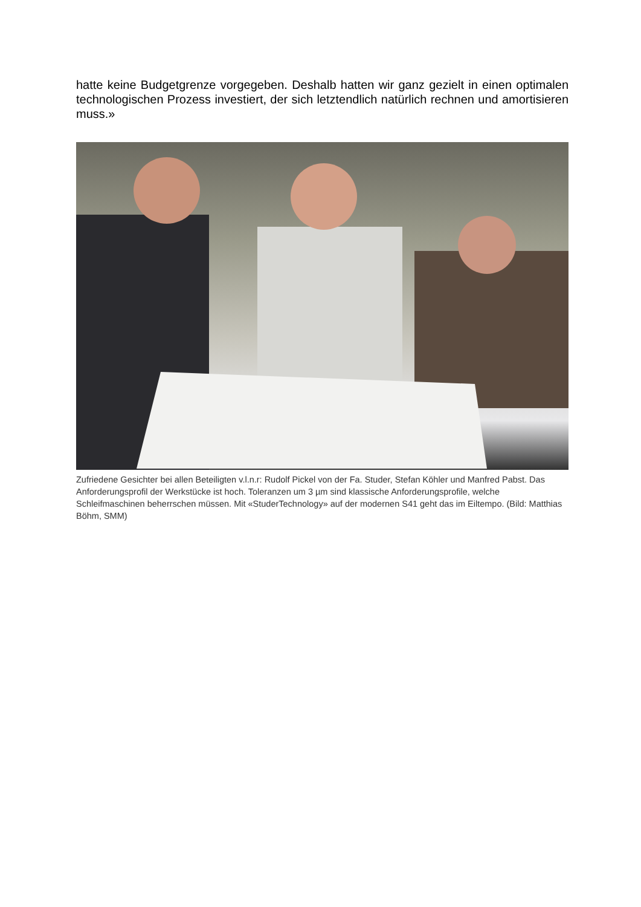hatte keine Budgetgrenze vorgegeben. Deshalb hatten wir ganz gezielt in einen optimalen technologischen Prozess investiert, der sich letztendlich natürlich rechnen und amortisieren muss.»
Zufriedene Gesichter bei allen Beteiligten v.l.n.r: Rudolf Pickel von der Fa. Studer, Stefan Köhler und Manfred Pabst. Das Anforderungsprofil der Werkstücke ist hoch. Toleranzen um 3 µm sind klassische Anforderungsprofile, welche Schleifmaschinen beherrschen müssen. Mit «StuderTechnology» auf der modernen S41 geht das im Eiltempo. (Bild: Matthias Böhm, SMM)